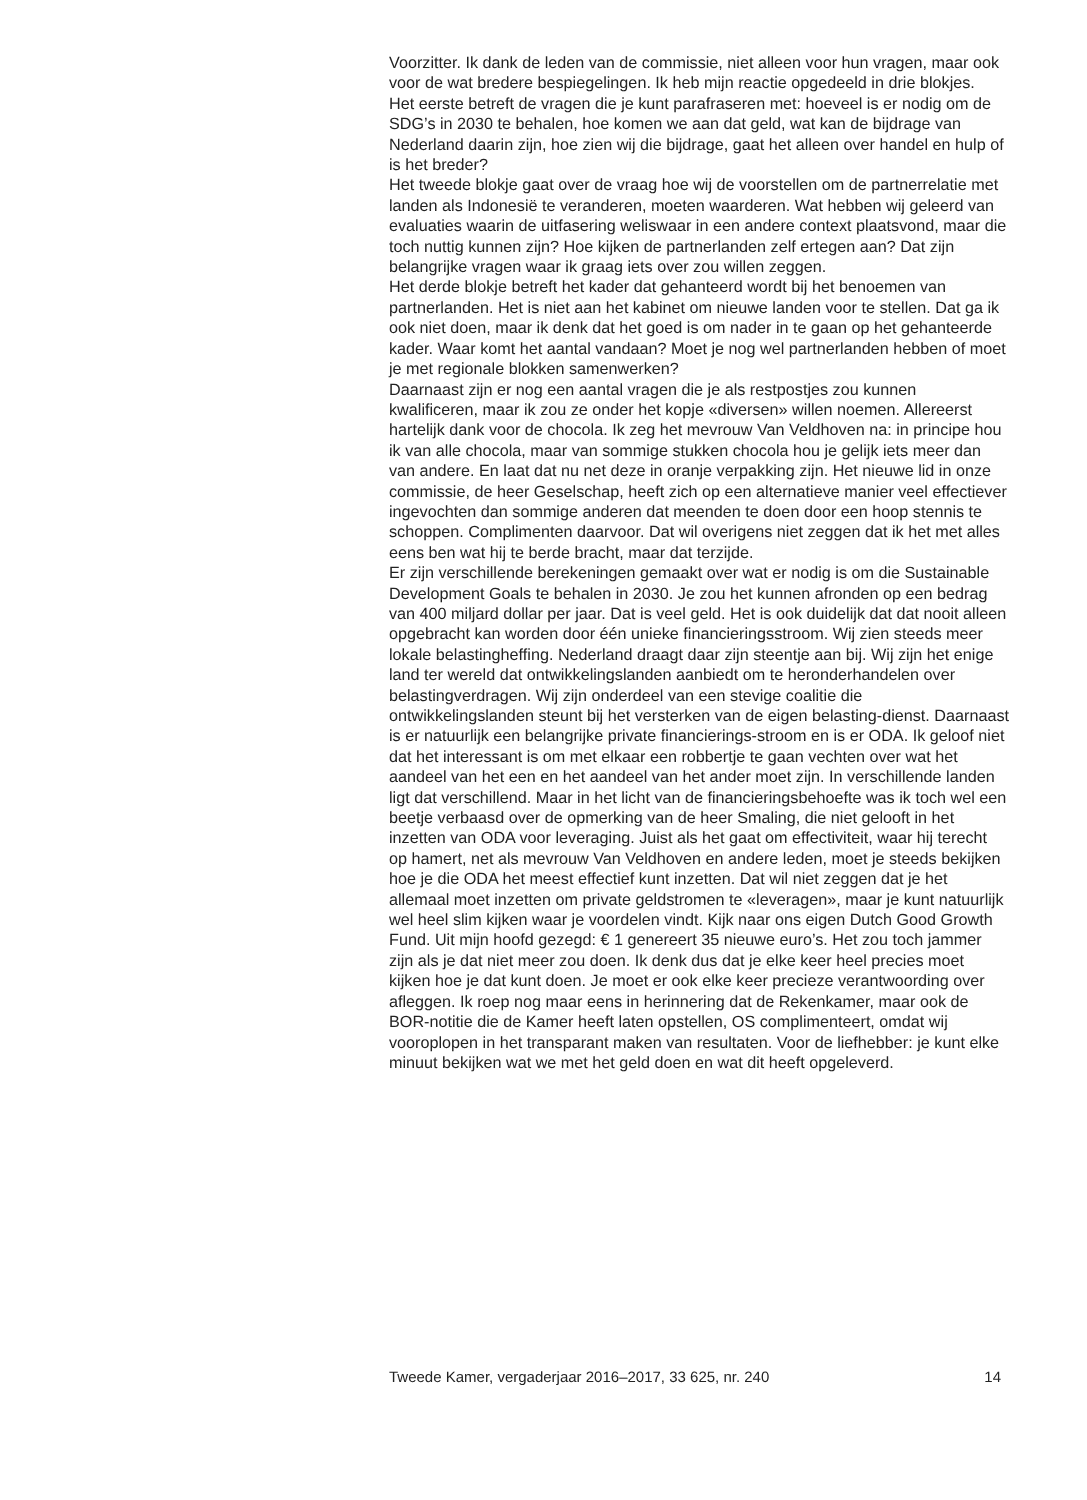Voorzitter. Ik dank de leden van de commissie, niet alleen voor hun vragen, maar ook voor de wat bredere bespiegelingen. Ik heb mijn reactie opgedeeld in drie blokjes.
Het eerste betreft de vragen die je kunt parafraseren met: hoeveel is er nodig om de SDG’s in 2030 te behalen, hoe komen we aan dat geld, wat kan de bijdrage van Nederland daarin zijn, hoe zien wij die bijdrage, gaat het alleen over handel en hulp of is het breder?
Het tweede blokje gaat over de vraag hoe wij de voorstellen om de partnerrelatie met landen als Indonesië te veranderen, moeten waarderen. Wat hebben wij geleerd van evaluaties waarin de uitfasering weliswaar in een andere context plaatsvond, maar die toch nuttig kunnen zijn? Hoe kijken de partnerlanden zelf ertegen aan? Dat zijn belangrijke vragen waar ik graag iets over zou willen zeggen.
Het derde blokje betreft het kader dat gehanteerd wordt bij het benoemen van partnerlanden. Het is niet aan het kabinet om nieuwe landen voor te stellen. Dat ga ik ook niet doen, maar ik denk dat het goed is om nader in te gaan op het gehanteerde kader. Waar komt het aantal vandaan? Moet je nog wel partnerlanden hebben of moet je met regionale blokken samenwerken?
Daarnaast zijn er nog een aantal vragen die je als restpostjes zou kunnen kwalificeren, maar ik zou ze onder het kopje «diversen» willen noemen. Allereerst hartelijk dank voor de chocola. Ik zeg het mevrouw Van Veldhoven na: in principe hou ik van alle chocola, maar van sommige stukken chocola hou je gelijk iets meer dan van andere. En laat dat nu net deze in oranje verpakking zijn. Het nieuwe lid in onze commissie, de heer Geselschap, heeft zich op een alternatieve manier veel effectiever ingevochten dan sommige anderen dat meenden te doen door een hoop stennis te schoppen. Complimenten daarvoor. Dat wil overigens niet zeggen dat ik het met alles eens ben wat hij te berde bracht, maar dat terzijde.
Er zijn verschillende berekeningen gemaakt over wat er nodig is om die Sustainable Development Goals te behalen in 2030. Je zou het kunnen afronden op een bedrag van 400 miljard dollar per jaar. Dat is veel geld. Het is ook duidelijk dat dat nooit alleen opgebracht kan worden door één unieke financieringsstroom. Wij zien steeds meer lokale belastingheffing. Nederland draagt daar zijn steentje aan bij. Wij zijn het enige land ter wereld dat ontwikkelingslanden aanbiedt om te heronderhandelen over belastingverdragen. Wij zijn onderdeel van een stevige coalitie die ontwikkelingslanden steunt bij het versterken van de eigen belasting-dienst. Daarnaast is er natuurlijk een belangrijke private financierings-stroom en is er ODA. Ik geloof niet dat het interessant is om met elkaar een robbertje te gaan vechten over wat het aandeel van het een en het aandeel van het ander moet zijn. In verschillende landen ligt dat verschillend. Maar in het licht van de financieringsbehoefte was ik toch wel een beetje verbaasd over de opmerking van de heer Smaling, die niet gelooft in het inzetten van ODA voor leveraging. Juist als het gaat om effectiviteit, waar hij terecht op hamert, net als mevrouw Van Veldhoven en andere leden, moet je steeds bekijken hoe je die ODA het meest effectief kunt inzetten. Dat wil niet zeggen dat je het allemaal moet inzetten om private geldstromen te «leveragen», maar je kunt natuurlijk wel heel slim kijken waar je voordelen vindt. Kijk naar ons eigen Dutch Good Growth Fund. Uit mijn hoofd gezegd: € 1 genereert 35 nieuwe euro’s. Het zou toch jammer zijn als je dat niet meer zou doen. Ik denk dus dat je elke keer heel precies moet kijken hoe je dat kunt doen. Je moet er ook elke keer precieze verantwoording over afleggen. Ik roep nog maar eens in herinnering dat de Rekenkamer, maar ook de BOR-notitie die de Kamer heeft laten opstellen, OS complimenteert, omdat wij vooroplopen in het transparant maken van resultaten. Voor de liefhebber: je kunt elke minuut bekijken wat we met het geld doen en wat dit heeft opgeleverd.
Tweede Kamer, vergaderjaar 2016–2017, 33 625, nr. 240 14